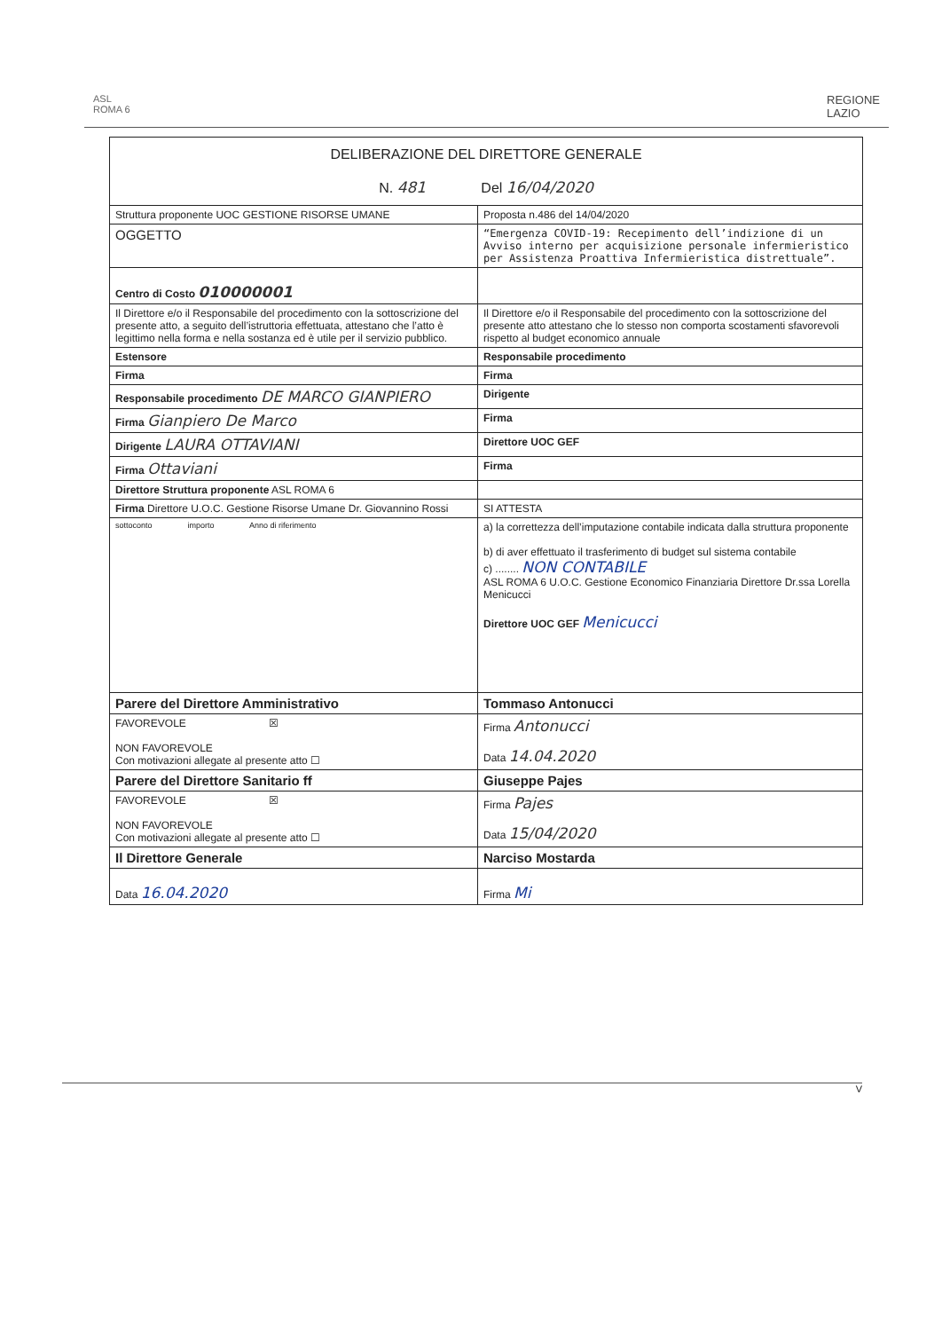ASL
ROMA 6
REGIONE
LAZIO
| DELIBERAZIONE DEL DIRETTORE GENERALE N. 481 Del 16/04/2020 | | |
| Struttura proponente UOC GESTIONE RISORSE UMANE | | Proposta n.486 del 14/04/2020 |
| OGGETTO | “Emergenza COVID-19: Recepimento dell’indizione di un Avviso interno per acquisizione personale infermieristico per Assistenza Proattiva Infermieristica distrettuale”. | |
| Centro di Costo 010000001 | | |
| Il Direttore e/o il Responsabile del procedimento con la sottoscrizione del presente atto, a seguito dell’istruttoria effettuata, attestano che l’atto è legittimo nella forma e nella sostanza ed è utile per il servizio pubblico. | | Il Direttore e/o il Responsabile del procedimento con la sottoscrizione del presente atto attestano che lo stesso non comporta scostamenti sfavorevoli rispetto al budget economico annuale |
| Estensore | | Responsabile procedimento |
| Firma | | Firma |
| Responsabile procedimento DE MARCO GIANPIERO | | Dirigente |
| Firma Gianpiero De Marco | | Firma |
| Dirigente LAURA OTTAVIANI | | Direttore UOC GEF |
| Firma Ottaviani | | Firma |
| Direttore Struttura proponente ASL ROMA 6 | | |
| Firma Direttore U.O.C. Gestione Risorse Umane Dr. Giovannino Rossi | | SI ATTESTA |
| sottoconto importo Anno di riferimento | | a) la correttezza dell’imputazione contabile indicata dalla struttura proponente b) di aver effettuato il trasferimento di budget sul sistema contabile c) ........ NON CONTABILE ASL ROMA 6 U.O.C. Gestione Economico Finanziaria Direttore Dr.ssa Lorella Menicucci Direttore UOC GEF Menicucci |
| Parere del Direttore Amministrativo | | Tommaso Antonucci |
| FAVOREVOLE ☒ NON FAVOREVOLE Con motivazioni allegate al presente atto ☐ | | Firma Antonucci Data 14.04.2020 |
| Parere del Direttore Sanitario ff | | Giuseppe Pajes |
| FAVOREVOLE ☒ NON FAVOREVOLE Con motivazioni allegate al presente atto ☐ | | Firma Pajes Data 15/04/2020 |
| Il Direttore Generale | | Narciso Mostarda |
| Data 16.04.2020 | | Firma Mi |
V